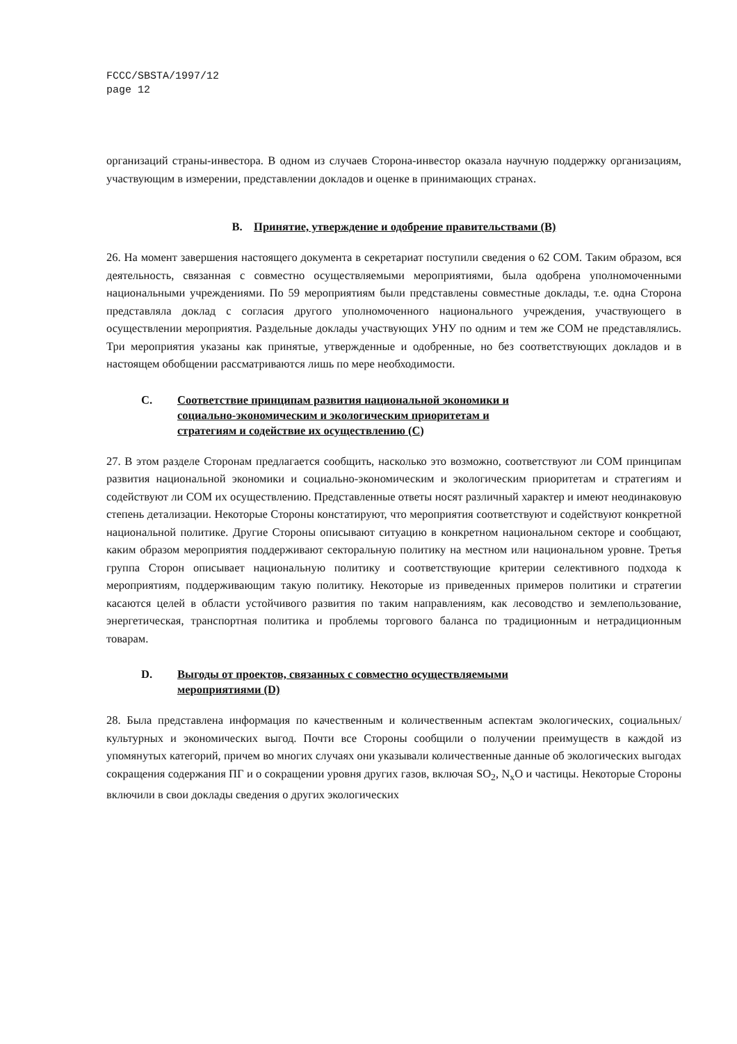FCCC/SBSTA/1997/12
page 12
организаций страны-инвестора. В одном из случаев Сторона-инвестор оказала научную поддержку организациям, участвующим в измерении, представлении докладов и оценке в принимающих странах.
B. Принятие, утверждение и одобрение правительствами (B)
26. На момент завершения настоящего документа в секретариат поступили сведения о 62 СОМ. Таким образом, вся деятельность, связанная с совместно осуществляемыми мероприятиями, была одобрена уполномоченными национальными учреждениями. По 59 мероприятиям были представлены совместные доклады, т.е. одна Сторона представляла доклад с согласия другого уполномоченного национального учреждения, участвующего в осуществлении мероприятия. Раздельные доклады участвующих УНУ по одним и тем же СОМ не представлялись. Три мероприятия указаны как принятые, утвержденные и одобренные, но без соответствующих докладов и в настоящем обобщении рассматриваются лишь по мере необходимости.
C. Соответствие принципам развития национальной экономики и
социально-экономическим и экологическим приоритетам и
стратегиям и содействие их осуществлению (C)
27. В этом разделе Сторонам предлагается сообщить, насколько это возможно, соответствуют ли СОМ принципам развития национальной экономики и социально-экономическим и экологическим приоритетам и стратегиям и содействуют ли СОМ их осуществлению. Представленные ответы носят различный характер и имеют неодинаковую степень детализации. Некоторые Стороны констатируют, что мероприятия соответствуют и содействуют конкретной национальной политике. Другие Стороны описывают ситуацию в конкретном национальном секторе и сообщают, каким образом мероприятия поддерживают секторальную политику на местном или национальном уровне. Третья группа Сторон описывает национальную политику и соответствующие критерии селективного подхода к мероприятиям, поддерживающим такую политику. Некоторые из приведенных примеров политики и стратегии касаются целей в области устойчивого развития по таким направлениям, как лесоводство и землепользование, энергетическая, транспортная политика и проблемы торгового баланса по традиционным и нетрадиционным товарам.
D. Выгоды от проектов, связанных с совместно осуществляемыми
мероприятиями (D)
28. Была представлена информация по качественным и количественным аспектам экологических, социальных/культурных и экономических выгод. Почти все Стороны сообщили о получении преимуществ в каждой из упомянутых категорий, причем во многих случаях они указывали количественные данные об экологических выгодах сокращения содержания ПГ и о сокращении уровня других газов, включая SO<sub>2</sub>, N<sub>x</sub>O и частицы. Некоторые Стороны включили в свои доклады сведения о других экологических